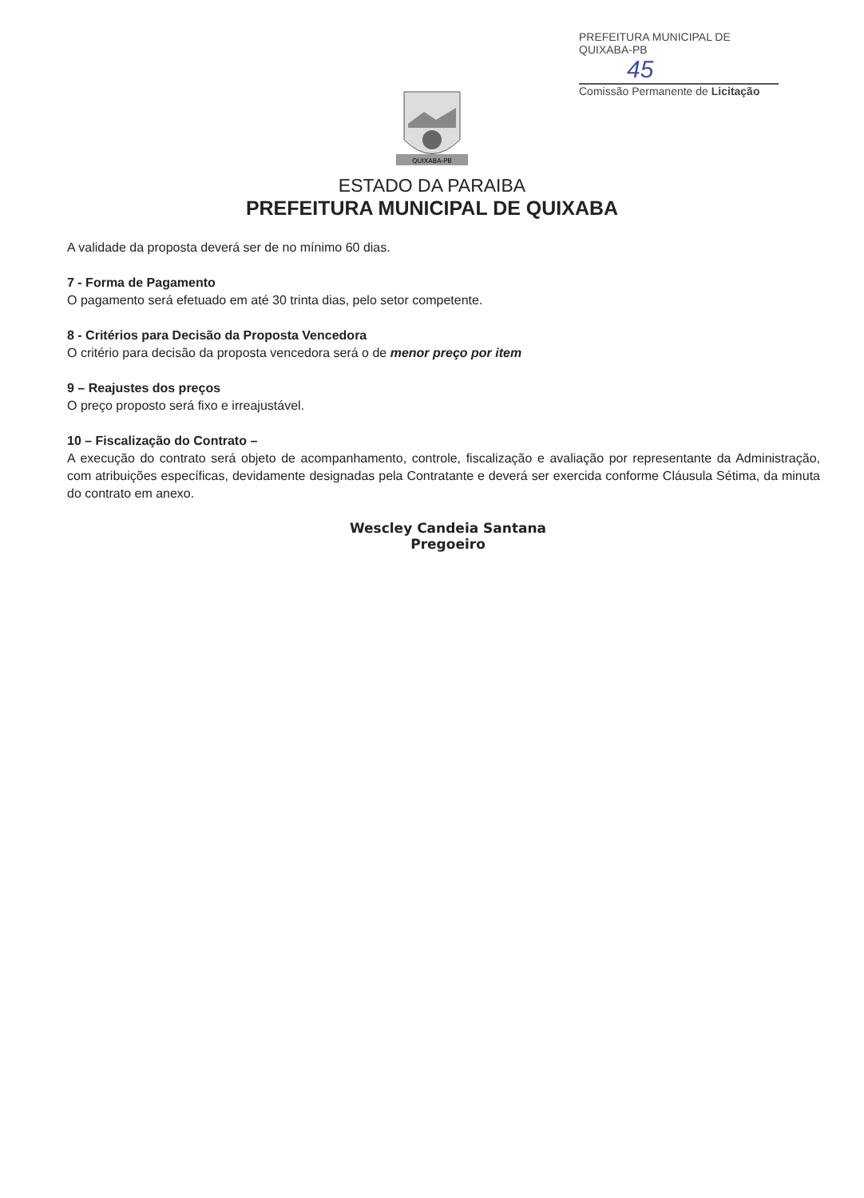PREFEITURA MUNICIPAL DE QUIXABA-PB
45
Comissão Permanente de Licitação
QUIXABA-PB
ESTADO DA PARAIBA
PREFEITURA MUNICIPAL DE QUIXABA
A validade da proposta deverá ser de no mínimo 60 dias.
7 - Forma de Pagamento
O pagamento será efetuado em até 30 trinta dias, pelo setor competente.
8 - Critérios para Decisão da Proposta Vencedora
O critério para decisão da proposta vencedora será o de menor preço por item
9 – Reajustes dos preços
O preço proposto será fixo e irreajustável.
10 – Fiscalização do Contrato –
A execução do contrato será objeto de acompanhamento, controle, fiscalização e avaliação por representante da Administração, com atribuições específicas, devidamente designadas pela Contratante e deverá ser exercida conforme Cláusula Sétima, da minuta do contrato em anexo.
Wescley Candeia Santana
Pregoeiro